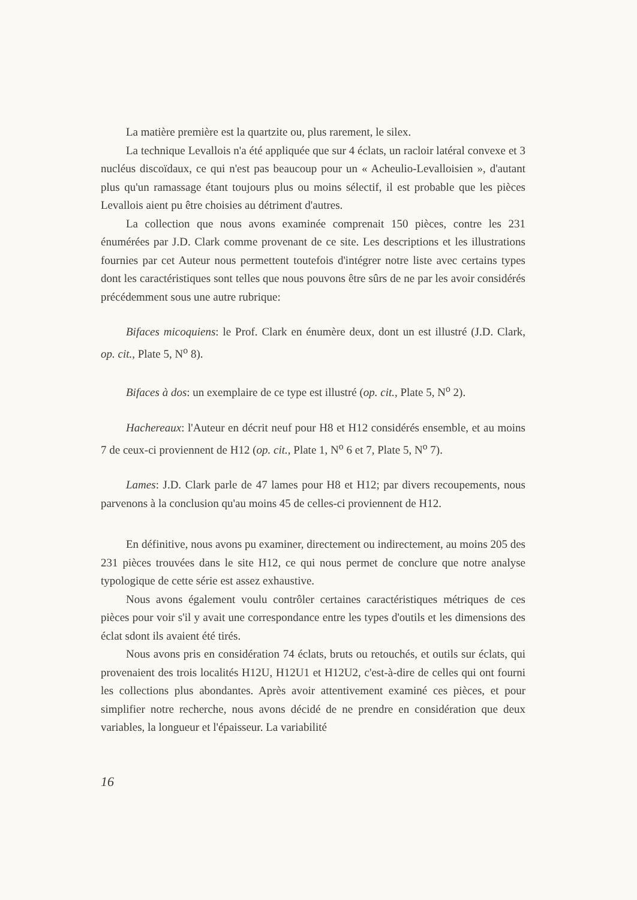La matière première est la quartzite ou, plus rarement, le silex.
La technique Levallois n'a été appliquée que sur 4 éclats, un racloir latéral convexe et 3 nucléus discoïdaux, ce qui n'est pas beaucoup pour un « Acheulio-Levalloisien », d'autant plus qu'un ramassage étant toujours plus ou moins sélectif, il est probable que les pièces Levallois aient pu être choisies au détriment d'autres.
La collection que nous avons examinée comprenait 150 pièces, contre les 231 énumérées par J.D. Clark comme provenant de ce site. Les descriptions et les illustrations fournies par cet Auteur nous permettent toutefois d'intégrer notre liste avec certains types dont les caractéristiques sont telles que nous pouvons être sûrs de ne par les avoir considérés précédemment sous une autre rubrique:
Bifaces micoquiens: le Prof. Clark en énumère deux, dont un est illustré (J.D. Clark, op. cit., Plate 5, N<sup>o</sup> 8).
Bifaces à dos: un exemplaire de ce type est illustré (op. cit., Plate 5, N<sup>o</sup> 2).
Hachereaux: l'Auteur en décrit neuf pour H8 et H12 considérés ensemble, et au moins 7 de ceux-ci proviennent de H12 (op. cit., Plate 1, N<sup>o</sup> 6 et 7, Plate 5, N<sup>o</sup> 7).
Lames: J.D. Clark parle de 47 lames pour H8 et H12; par divers recoupements, nous parvenons à la conclusion qu'au moins 45 de celles-ci proviennent de H12.
En définitive, nous avons pu examiner, directement ou indirectement, au moins 205 des 231 pièces trouvées dans le site H12, ce qui nous permet de conclure que notre analyse typologique de cette série est assez exhaustive.
Nous avons également voulu contrôler certaines caractéristiques métriques de ces pièces pour voir s'il y avait une correspondance entre les types d'outils et les dimensions des éclat sdont ils avaient été tirés.
Nous avons pris en considération 74 éclats, bruts ou retouchés, et outils sur éclats, qui provenaient des trois localités H12U, H12U1 et H12U2, c'est-à-dire de celles qui ont fourni les collections plus abondantes. Après avoir attentivement examiné ces pièces, et pour simplifier notre recherche, nous avons décidé de ne prendre en considération que deux variables, la longueur et l'épaisseur. La variabilité
16